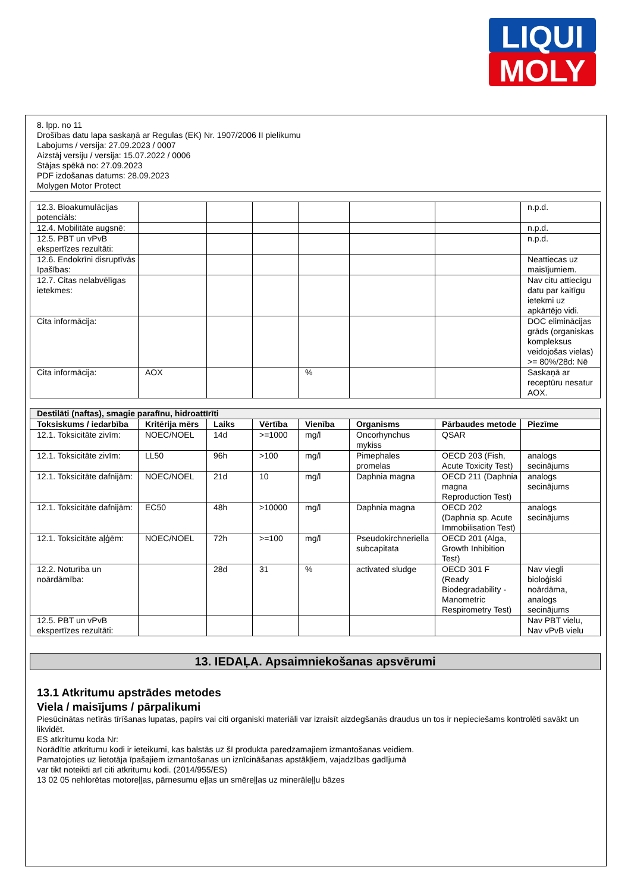LIQUI
MOLY
8. lpp. no 11
Drošības datu lapa saskaņā ar Regulas (EK) Nr. 1907/2006 II pielikumu
Labojums / versija: 27.09.2023 / 0007
Aizstāj versiju / versija: 15.07.2022 / 0006
Stājas spēkā no: 27.09.2023
PDF izdošanas datums: 28.09.2023
Molygen Motor Protect
| 12.3. Bioakumulācijas potenciāls: | | | | | | | n.p.d. |
| 12.4. Mobilitāte augsnē: | | | | | | | n.p.d. |
| 12.5. PBT un vPvB ekspertīzes rezultāti: | | | | | | | n.p.d. |
| 12.6. Endokrīni disruptīvās īpašības: | | | | | | | Neattiecas uz maisījumiem. |
| 12.7. Citas nelabvēlīgas ietekmes: | | | | | | | Nav citu attiecīgu datu par kaitīgu ietekmi uz apkārtējo vidi. |
| Cita informācija: | | | | | | | DOC eliminācijas grāds (organiskas kompleksus veidojošas vielas) >= 80%/28d: Nē |
| Cita informācija: | AOX | | | % | | | Saskaņā ar receptūru nesatur AOX. |
| Destilāti (naftas), smagie parafīnu, hidroattīrīti | | | | | | | |
| Toksiskums / iedarbība | Kritērija mērs | Laiks | Vērtība | Vienība | Organisms | Pārbaudes metode | Piezīme |
| 12.1. Toksicitāte zivīm: | NOEC/NOEL | 14d | >=1000 | mg/l | Oncorhynchus mykiss | QSAR | |
| 12.1. Toksicitāte zivīm: | LL50 | 96h | >100 | mg/l | Pimephales promelas | OECD 203 (Fish, Acute Toxicity Test) | analogs secinājums |
| 12.1. Toksicitāte dafnijām: | NOEC/NOEL | 21d | 10 | mg/l | Daphnia magna | OECD 211 (Daphnia magna Reproduction Test) | analogs secinājums |
| 12.1. Toksicitāte dafnijām: | EC50 | 48h | >10000 | mg/l | Daphnia magna | OECD 202 (Daphnia sp. Acute Immobilisation Test) | analogs secinājums |
| 12.1. Toksicitāte aļģēm: | NOEC/NOEL | 72h | >=100 | mg/l | Pseudokirchneriella subcapitata | OECD 201 (Alga, Growth Inhibition Test) | |
| 12.2. Noturība un noārdāmība: | | 28d | 31 | % | activated sludge | OECD 301 F (Ready Biodegradability - Manometric Respirometry Test) | Nav viegli bioloģiski noārdāma, analogs secinājums |
| 12.5. PBT un vPvB ekspertīzes rezultāti: | | | | | | | Nav PBT vielu, Nav vPvB vielu |
13. IEDAĻA. Apsaimniekošanas apsvērumi
13.1 Atkritumu apstrādes metodes
Viela / maisījums / pārpalikumi
Piesūcinātas netīrās tīrīšanas lupatas, papīrs vai citi organiski materiāli var izraisīt aizdegšanās draudus un tos ir nepieciešams kontrolēti savākt un likvidēt.
ES atkritumu koda Nr:
Norādītie atkritumu kodi ir ieteikumi, kas balstās uz šī produkta paredzamajiem izmantošanas veidiem.
Pamatojoties uz lietotāja īpašajiem izmantošanas un iznīcināšanas apstākļiem, vajadzības gadījumā
var tikt noteikti arī citi atkritumu kodi. (2014/955/ES)
13 02 05 nehlorētas motoreļļas, pārnesumu eļļas un smēreļļas uz minerāleļļu bāzes